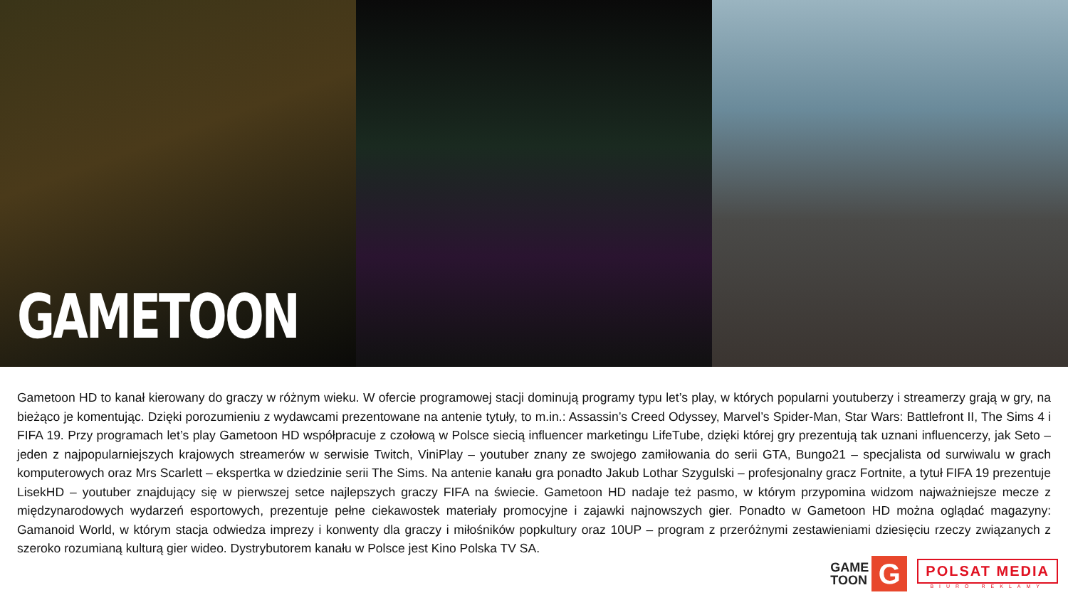GAMETOON
Gametoon HD to kanał kierowany do graczy w różnym wieku. W ofercie programowej stacji dominują programy typu let’s play, w których popularni youtuberzy i streamerzy grają w gry, na bieżąco je komentując. Dzięki porozumieniu z wydawcami prezentowane na antenie tytuły, to m.in.: Assassin’s Creed Odyssey, Marvel’s Spider-Man, Star Wars: Battlefront II, The Sims 4 i FIFA 19. Przy programach let’s play Gametoon HD współpracuje z czołową w Polsce siecią influencer marketingu LifeTube, dzięki której gry prezentują tak uznani influencerzy, jak Seto – jeden z najpopularniejszych krajowych streamerów w serwisie Twitch, ViniPlay – youtuber znany ze swojego zamiłowania do serii GTA, Bungo21 – specjalista od surwiwalu w grach komputerowych oraz Mrs Scarlett – ekspertka w dziedzinie serii The Sims. Na antenie kanału gra ponadto Jakub Lothar Szygulski – profesjonalny gracz Fortnite, a tytuł FIFA 19 prezentuje LisekHD – youtuber znajdujący się w pierwszej setce najlepszych graczy FIFA na świecie. Gametoon HD nadaje też pasmo, w którym przypomina widzom najważniejsze mecze z międzynarodowych wydarzeń esportowych, prezentuje pełne ciekawostek materiały promocyjne i zajawki najnowszych gier. Ponadto w Gametoon HD można oglądać magazyny: Gamanoid World, w którym stacja odwiedza imprezy i konwenty dla graczy i miłośników popkultury oraz 10UP – program z przeróżnymi zestawieniami dziesięciu rzeczy związanych z szeroko rozumianą kulturą gier wideo. Dystrybutorem kanału w Polsce jest Kino Polska TV SA.
GAME
TOON
G
POLSAT MEDIA
BIURO REKLAMY